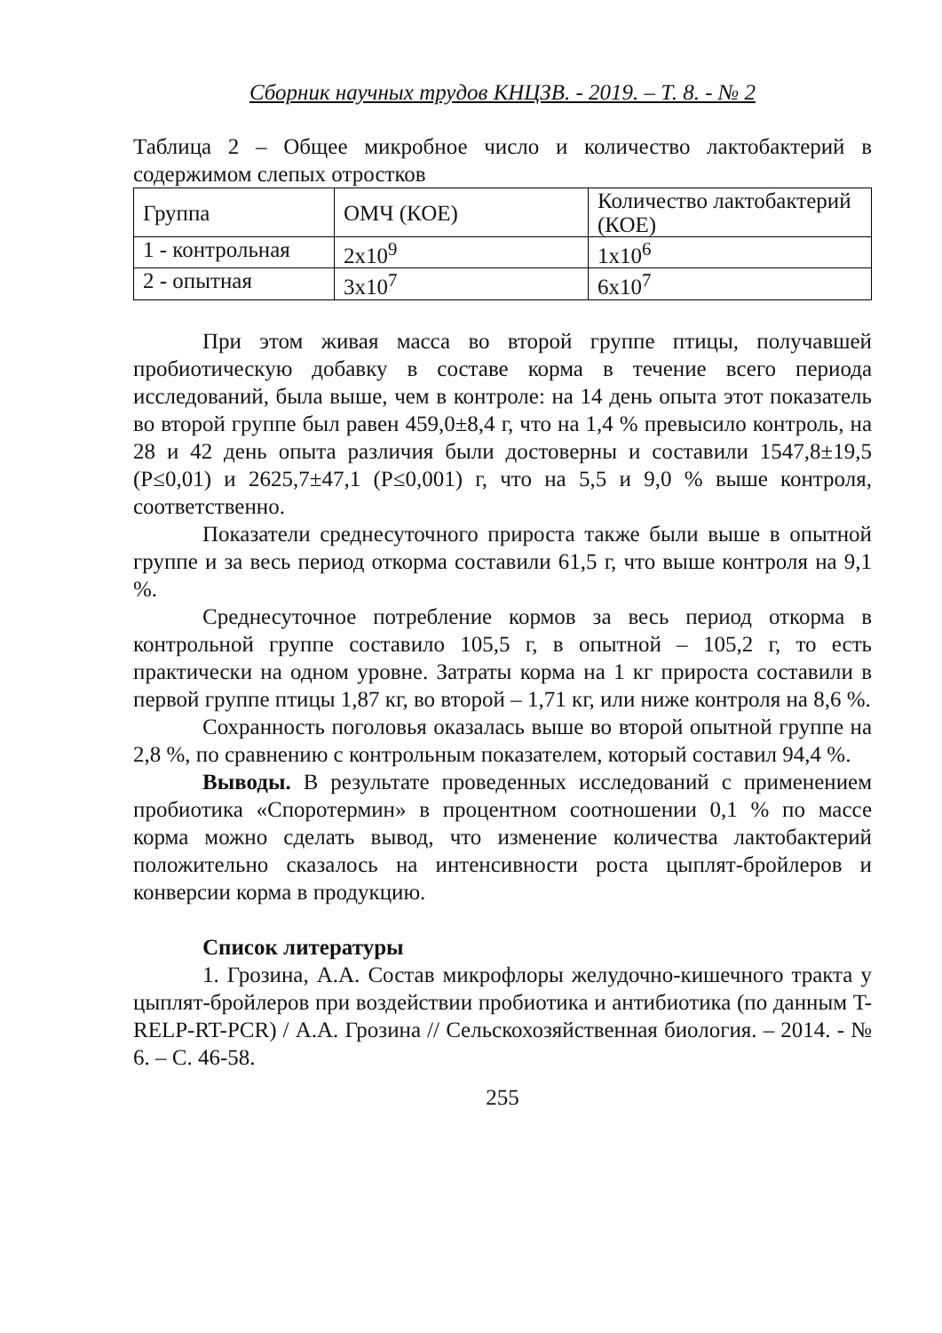Сборник научных трудов КНЦЗВ. - 2019. – Т. 8. - № 2
Таблица 2 – Общее микробное число и количество лактобактерий в содержимом слепых отростков
| Группа | ОМЧ (КОЕ) | Количество лактобактерий (КОЕ) |
| 1 - контрольная | 2x10<sup>9</sup> | 1x10<sup>6</sup> |
| 2 - опытная | 3x10<sup>7</sup> | 6x10<sup>7</sup> |
При этом живая масса во второй группе птицы, получавшей пробиотическую добавку в составе корма в течение всего периода исследований, была выше, чем в контроле: на 14 день опыта этот показатель во второй группе был равен 459,0±8,4 г, что на 1,4 % превысило контроль, на 28 и 42 день опыта различия были достоверны и составили 1547,8±19,5 (Р≤0,01) и 2625,7±47,1 (Р≤0,001) г, что на 5,5 и 9,0 % выше контроля, соответственно.
Показатели среднесуточного прироста также были выше в опытной группе и за весь период откорма составили 61,5 г, что выше контроля на 9,1 %.
Среднесуточное потребление кормов за весь период откорма в контрольной группе составило 105,5 г, в опытной – 105,2 г, то есть практически на одном уровне. Затраты корма на 1 кг прироста составили в первой группе птицы 1,87 кг, во второй – 1,71 кг, или ниже контроля на 8,6 %.
Сохранность поголовья оказалась выше во второй опытной группе на 2,8 %, по сравнению с контрольным показателем, который составил 94,4 %.
Выводы. В результате проведенных исследований с применением пробиотика «Споротермин» в процентном соотношении 0,1 % по массе корма можно сделать вывод, что изменение количества лактобактерий положительно сказалось на интенсивности роста цыплят-бройлеров и конверсии корма в продукцию.
Список литературы
1. Грозина, А.А. Состав микрофлоры желудочно-кишечного тракта у цыплят-бройлеров при воздействии пробиотика и антибиотика (по данным T-RELP-RT-PCR) / А.А. Грозина // Сельскохозяйственная биология. – 2014. - № 6. – С. 46-58.
255